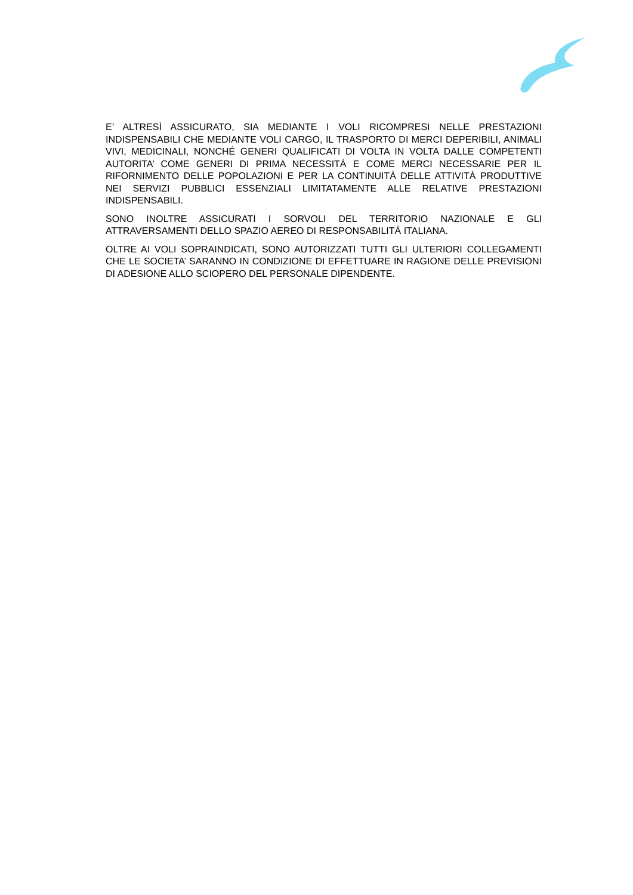E’ ALTRESÌ ASSICURATO, SIA MEDIANTE I VOLI RICOMPRESI NELLE PRESTAZIONI INDISPENSABILI CHE MEDIANTE VOLI CARGO, IL TRASPORTO DI MERCI DEPERIBILI, ANIMALI VIVI, MEDICINALI, NONCHÉ GENERI QUALIFICATI DI VOLTA IN VOLTA DALLE COMPETENTI AUTORITA’ COME GENERI DI PRIMA NECESSITÀ E COME MERCI NECESSARIE PER IL RIFORNIMENTO DELLE POPOLAZIONI E PER LA CONTINUITÀ DELLE ATTIVITÀ PRODUTTIVE NEI SERVIZI PUBBLICI ESSENZIALI LIMITATAMENTE ALLE RELATIVE PRESTAZIONI INDISPENSABILI.
SONO INOLTRE ASSICURATI I SORVOLI DEL TERRITORIO NAZIONALE E GLI ATTRAVERSAMENTI DELLO SPAZIO AEREO DI RESPONSABILITÀ ITALIANA.
OLTRE AI VOLI SOPRAINDICATI, SONO AUTORIZZATI TUTTI GLI ULTERIORI COLLEGAMENTI CHE LE SOCIETA’ SARANNO IN CONDIZIONE DI EFFETTUARE IN RAGIONE DELLE PREVISIONI DI ADESIONE ALLO SCIOPERO DEL PERSONALE DIPENDENTE.